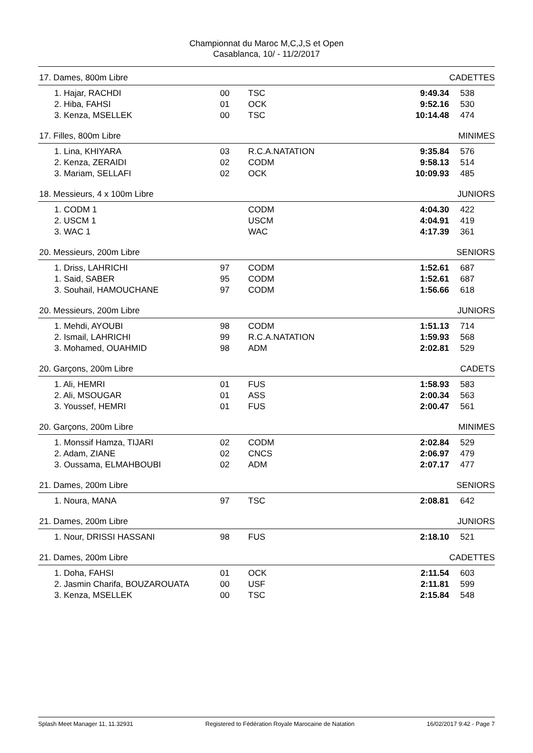Championnat du Maroc M,C,J,S et Open
Casablanca, 10/ - 11/2/2017
17. Dames, 800m Libre CADETTES
| 1. Hajar, RACHDI | 00 | TSC | 9:49.34 | 538 |
| 2. Hiba, FAHSI | 01 | OCK | 9:52.16 | 530 |
| 3. Kenza, MSELLEK | 00 | TSC | 10:14.48 | 474 |
17. Filles, 800m Libre MINIMES
| 1. Lina, KHIYARA | 03 | R.C.A.NATATION | 9:35.84 | 576 |
| 2. Kenza, ZERAIDI | 02 | CODM | 9:58.13 | 514 |
| 3. Mariam, SELLAFI | 02 | OCK | 10:09.93 | 485 |
18. Messieurs, 4 x 100m Libre JUNIORS
| 1. CODM 1 | | CODM | 4:04.30 | 422 |
| 2. USCM 1 | | USCM | 4:04.91 | 419 |
| 3. WAC 1 | | WAC | 4:17.39 | 361 |
20. Messieurs, 200m Libre SENIORS
| 1. Driss, LAHRICHI | 97 | CODM | 1:52.61 | 687 |
| 1. Said, SABER | 95 | CODM | 1:52.61 | 687 |
| 3. Souhail, HAMOUCHANE | 97 | CODM | 1:56.66 | 618 |
20. Messieurs, 200m Libre JUNIORS
| 1. Mehdi, AYOUBI | 98 | CODM | 1:51.13 | 714 |
| 2. Ismail, LAHRICHI | 99 | R.C.A.NATATION | 1:59.93 | 568 |
| 3. Mohamed, OUAHMID | 98 | ADM | 2:02.81 | 529 |
20. Garçons, 200m Libre CADETS
| 1. Ali, HEMRI | 01 | FUS | 1:58.93 | 583 |
| 2. Ali, MSOUGAR | 01 | ASS | 2:00.34 | 563 |
| 3. Youssef, HEMRI | 01 | FUS | 2:00.47 | 561 |
20. Garçons, 200m Libre MINIMES
| 1. Monssif Hamza, TIJARI | 02 | CODM | 2:02.84 | 529 |
| 2. Adam, ZIANE | 02 | CNCS | 2:06.97 | 479 |
| 3. Oussama, ELMAHBOUBI | 02 | ADM | 2:07.17 | 477 |
21. Dames, 200m Libre SENIORS
| 1. Noura, MANA | 97 | TSC | 2:08.81 | 642 |
21. Dames, 200m Libre JUNIORS
| 1. Nour, DRISSI HASSANI | 98 | FUS | 2:18.10 | 521 |
21. Dames, 200m Libre CADETTES
| 1. Doha, FAHSI | 01 | OCK | 2:11.54 | 603 |
| 2. Jasmin Charifa, BOUZAROUATA | 00 | USF | 2:11.81 | 599 |
| 3. Kenza, MSELLEK | 00 | TSC | 2:15.84 | 548 |
Splash Meet Manager 11, 11.32931 Registered to Fédération Royale Marocaine de Natation 16/02/2017 9:42 - Page 7